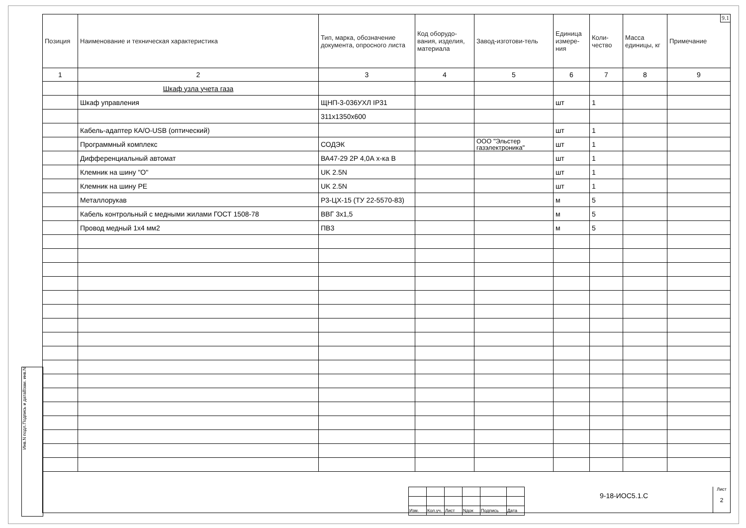Взам. инв.N
Подпись и дата
Инв.N подл.
| Позиция | Наименование и техническая характеристика | Тип, марка, обозначение документа, опросного листа | Код оборудо-вания, изделия, материала | Завод-изготови-тель | Единица измере-ния | Коли-чество | Масса единицы, кг | Примечание 9.1 |
| --- | --- | --- | --- | --- | --- | --- | --- | --- |
| 1 | 2 | 3 | 4 | 5 | 6 | 7 | 8 | 9 |
| | Шкаф узла учета газа | | | | | | | |
| | Шкаф управления | ЩНП-3-036УХЛ IP31 | | | шт | 1 | | |
| | | 311х1350х600 | | | | | | |
| | Кабель-адаптер КА/О-USB (оптический) | | | | шт | 1 | | |
| | Программный комплекс | СОДЭК | | ООО "Эльстер газэлектроника" | шт | 1 | | |
| | Дифференциальный автомат | ВА47-29 2Р 4,0А х-ка В | | | шт | 1 | | |
| | Клемник на шину "О" | UK 2.5N | | | шт | 1 | | |
| | Клемник на шину PE | UK 2.5N | | | шт | 1 | | |
| | Металлорукав | Р3-ЦХ-15 (ТУ 22-5570-83) | | | м | 5 | | |
| | Кабель контрольный с медными жилами ГОСТ 1508-78 | ВВГ 3х1,5 | | | м | 5 | | |
| | Провод медный 1х4 мм2 | ПВ3 | | | м | 5 | | |
| Изм. | Кол.уч. | Лист | Nдок | Подпись | Дата |
9-18-ИОС5.1.С
Лист
2